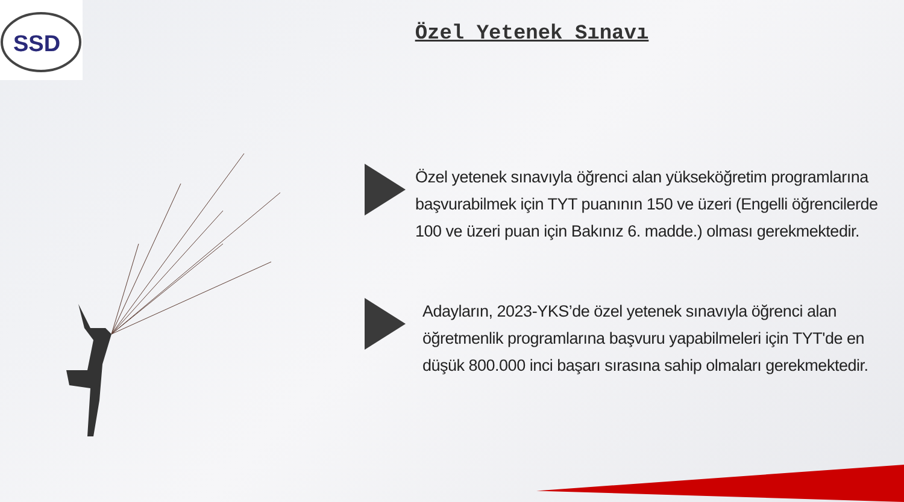SSD
Özel Yetenek Sınavı
Özel yetenek sınavıyla öğrenci alan yükseköğretim programlarına başvurabilmek için TYT puanının 150 ve üzeri (Engelli öğrencilerde 100 ve üzeri puan için Bakınız 6. madde.) olması gerekmektedir.
Adayların, 2023-YKS’de özel yetenek sınavıyla öğrenci alan öğretmenlik programlarına başvuru yapabilmeleri için TYT'de en düşük 800.000 inci başarı sırasına sahip olmaları gerekmektedir.